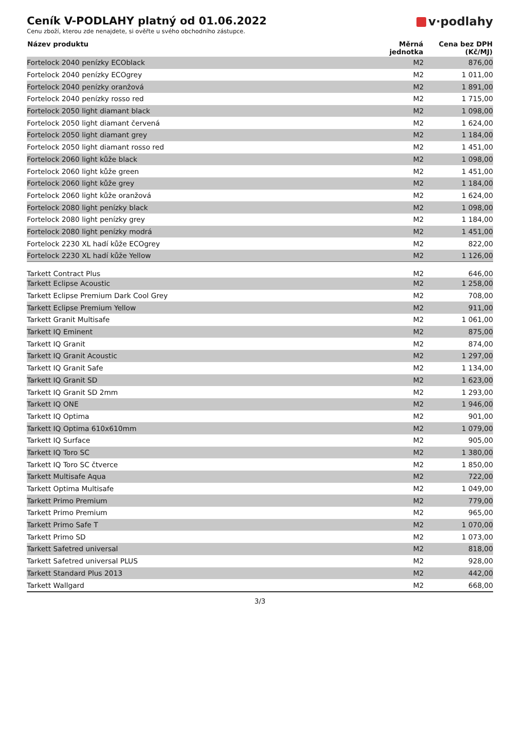Ceník V-PODLAHY platný od 01.06.2022
Cenu zboží, kterou zde nenajdete, si ověřte u svého obchodního zástupce.
v·podlahy
| Název produktu | Měrná jednotka | Cena bez DPH (Kč/MJ) |
| --- | --- | --- |
| Fortelock 2040 penízky ECOblack | M2 | 876,00 |
| Fortelock 2040 penízky ECOgrey | M2 | 1 011,00 |
| Fortelock 2040 penízky oranžová | M2 | 1 891,00 |
| Fortelock 2040 penízky rosso red | M2 | 1 715,00 |
| Fortelock 2050 light diamant black | M2 | 1 098,00 |
| Fortelock 2050 light diamant červená | M2 | 1 624,00 |
| Fortelock 2050 light diamant grey | M2 | 1 184,00 |
| Fortelock 2050 light diamant rosso red | M2 | 1 451,00 |
| Fortelock 2060 light kůže black | M2 | 1 098,00 |
| Fortelock 2060 light kůže green | M2 | 1 451,00 |
| Fortelock 2060 light kůže grey | M2 | 1 184,00 |
| Fortelock 2060 light kůže oranžová | M2 | 1 624,00 |
| Fortelock 2080 light penízky black | M2 | 1 098,00 |
| Fortelock 2080 light penízky grey | M2 | 1 184,00 |
| Fortelock 2080 light penízky modrá | M2 | 1 451,00 |
| Fortelock 2230 XL hadí kůže ECOgrey | M2 | 822,00 |
| Fortelock 2230 XL hadí kůže Yellow | M2 | 1 126,00 |
| Tarkett Contract Plus | M2 | 646,00 |
| Tarkett Eclipse Acoustic | M2 | 1 258,00 |
| Tarkett Eclipse Premium Dark Cool Grey | M2 | 708,00 |
| Tarkett Eclipse Premium Yellow | M2 | 911,00 |
| Tarkett Granit Multisafe | M2 | 1 061,00 |
| Tarkett IQ Eminent | M2 | 875,00 |
| Tarkett IQ Granit | M2 | 874,00 |
| Tarkett IQ Granit Acoustic | M2 | 1 297,00 |
| Tarkett IQ Granit Safe | M2 | 1 134,00 |
| Tarkett IQ Granit SD | M2 | 1 623,00 |
| Tarkett IQ Granit SD 2mm | M2 | 1 293,00 |
| Tarkett IQ ONE | M2 | 1 946,00 |
| Tarkett IQ Optima | M2 | 901,00 |
| Tarkett IQ Optima 610x610mm | M2 | 1 079,00 |
| Tarkett IQ Surface | M2 | 905,00 |
| Tarkett IQ Toro SC | M2 | 1 380,00 |
| Tarkett IQ Toro SC čtverce | M2 | 1 850,00 |
| Tarkett Multisafe Aqua | M2 | 722,00 |
| Tarkett Optima Multisafe | M2 | 1 049,00 |
| Tarkett Primo Premium | M2 | 779,00 |
| Tarkett Primo Premium | M2 | 965,00 |
| Tarkett Primo Safe T | M2 | 1 070,00 |
| Tarkett Primo SD | M2 | 1 073,00 |
| Tarkett Safetred universal | M2 | 818,00 |
| Tarkett Safetred universal PLUS | M2 | 928,00 |
| Tarkett Standard Plus 2013 | M2 | 442,00 |
| Tarkett Wallgard | M2 | 668,00 |
3/3